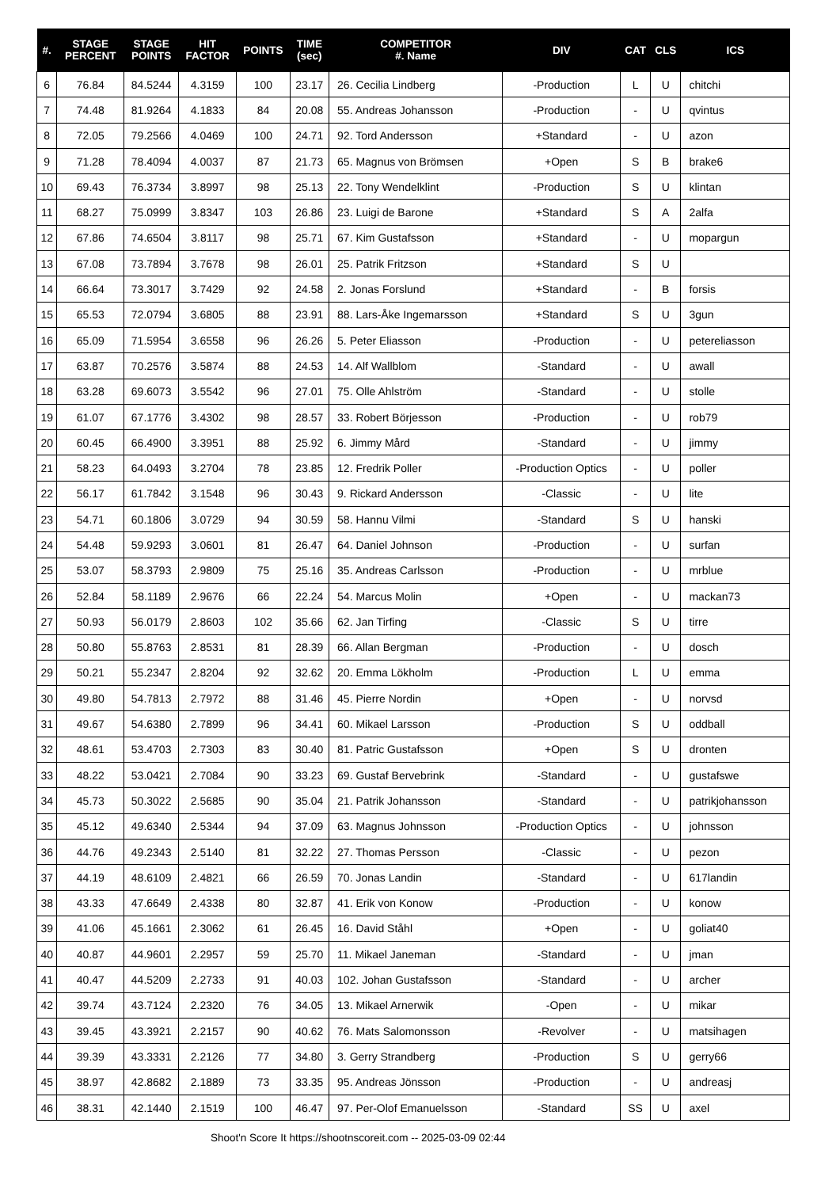| #. | STAGE PERCENT | STAGE POINTS | HIT FACTOR | POINTS | TIME (sec) | COMPETITOR #. Name | DIV | CAT | CLS | ICS |
| --- | --- | --- | --- | --- | --- | --- | --- | --- | --- | --- |
| 6 | 76.84 | 84.5244 | 4.3159 | 100 | 23.17 | 26. Cecilia Lindberg | -Production | L | U | chitchi |
| 7 | 74.48 | 81.9264 | 4.1833 | 84 | 20.08 | 55. Andreas Johansson | -Production | - | U | qvintus |
| 8 | 72.05 | 79.2566 | 4.0469 | 100 | 24.71 | 92. Tord Andersson | +Standard | - | U | azon |
| 9 | 71.28 | 78.4094 | 4.0037 | 87 | 21.73 | 65. Magnus von Brömsen | +Open | S | B | brake6 |
| 10 | 69.43 | 76.3734 | 3.8997 | 98 | 25.13 | 22. Tony Wendelklint | -Production | S | U | klintan |
| 11 | 68.27 | 75.0999 | 3.8347 | 103 | 26.86 | 23. Luigi de Barone | +Standard | S | A | 2alfa |
| 12 | 67.86 | 74.6504 | 3.8117 | 98 | 25.71 | 67. Kim Gustafsson | +Standard | - | U | mopargun |
| 13 | 67.08 | 73.7894 | 3.7678 | 98 | 26.01 | 25. Patrik Fritzson | +Standard | S | U | |
| 14 | 66.64 | 73.3017 | 3.7429 | 92 | 24.58 | 2. Jonas Forslund | +Standard | - | B | forsis |
| 15 | 65.53 | 72.0794 | 3.6805 | 88 | 23.91 | 88. Lars-Åke Ingemarsson | +Standard | S | U | 3gun |
| 16 | 65.09 | 71.5954 | 3.6558 | 96 | 26.26 | 5. Peter Eliasson | -Production | - | U | petereliasson |
| 17 | 63.87 | 70.2576 | 3.5874 | 88 | 24.53 | 14. Alf Wallblom | -Standard | - | U | awall |
| 18 | 63.28 | 69.6073 | 3.5542 | 96 | 27.01 | 75. Olle Ahlström | -Standard | - | U | stolle |
| 19 | 61.07 | 67.1776 | 3.4302 | 98 | 28.57 | 33. Robert Börjesson | -Production | - | U | rob79 |
| 20 | 60.45 | 66.4900 | 3.3951 | 88 | 25.92 | 6. Jimmy Mård | -Standard | - | U | jimmy |
| 21 | 58.23 | 64.0493 | 3.2704 | 78 | 23.85 | 12. Fredrik Poller | -Production Optics | - | U | poller |
| 22 | 56.17 | 61.7842 | 3.1548 | 96 | 30.43 | 9. Rickard Andersson | -Classic | - | U | lite |
| 23 | 54.71 | 60.1806 | 3.0729 | 94 | 30.59 | 58. Hannu Vilmi | -Standard | S | U | hanski |
| 24 | 54.48 | 59.9293 | 3.0601 | 81 | 26.47 | 64. Daniel Johnson | -Production | - | U | surfan |
| 25 | 53.07 | 58.3793 | 2.9809 | 75 | 25.16 | 35. Andreas Carlsson | -Production | - | U | mrblue |
| 26 | 52.84 | 58.1189 | 2.9676 | 66 | 22.24 | 54. Marcus Molin | +Open | - | U | mackan73 |
| 27 | 50.93 | 56.0179 | 2.8603 | 102 | 35.66 | 62. Jan Tirfing | -Classic | S | U | tirre |
| 28 | 50.80 | 55.8763 | 2.8531 | 81 | 28.39 | 66. Allan Bergman | -Production | - | U | dosch |
| 29 | 50.21 | 55.2347 | 2.8204 | 92 | 32.62 | 20. Emma Lökholm | -Production | L | U | emma |
| 30 | 49.80 | 54.7813 | 2.7972 | 88 | 31.46 | 45. Pierre Nordin | +Open | - | U | norvsd |
| 31 | 49.67 | 54.6380 | 2.7899 | 96 | 34.41 | 60. Mikael Larsson | -Production | S | U | oddball |
| 32 | 48.61 | 53.4703 | 2.7303 | 83 | 30.40 | 81. Patric Gustafsson | +Open | S | U | dronten |
| 33 | 48.22 | 53.0421 | 2.7084 | 90 | 33.23 | 69. Gustaf Bervebrink | -Standard | - | U | gustafswe |
| 34 | 45.73 | 50.3022 | 2.5685 | 90 | 35.04 | 21. Patrik Johansson | -Standard | - | U | patrikjohansson |
| 35 | 45.12 | 49.6340 | 2.5344 | 94 | 37.09 | 63. Magnus Johnsson | -Production Optics | - | U | johnsson |
| 36 | 44.76 | 49.2343 | 2.5140 | 81 | 32.22 | 27. Thomas Persson | -Classic | - | U | pezon |
| 37 | 44.19 | 48.6109 | 2.4821 | 66 | 26.59 | 70. Jonas Landin | -Standard | - | U | 617landin |
| 38 | 43.33 | 47.6649 | 2.4338 | 80 | 32.87 | 41. Erik von Konow | -Production | - | U | konow |
| 39 | 41.06 | 45.1661 | 2.3062 | 61 | 26.45 | 16. David Ståhl | +Open | - | U | goliat40 |
| 40 | 40.87 | 44.9601 | 2.2957 | 59 | 25.70 | 11. Mikael Janeman | -Standard | - | U | jman |
| 41 | 40.47 | 44.5209 | 2.2733 | 91 | 40.03 | 102. Johan Gustafsson | -Standard | - | U | archer |
| 42 | 39.74 | 43.7124 | 2.2320 | 76 | 34.05 | 13. Mikael Arnerwik | -Open | - | U | mikar |
| 43 | 39.45 | 43.3921 | 2.2157 | 90 | 40.62 | 76. Mats Salomonsson | -Revolver | - | U | matsihagen |
| 44 | 39.39 | 43.3331 | 2.2126 | 77 | 34.80 | 3. Gerry Strandberg | -Production | S | U | gerry66 |
| 45 | 38.97 | 42.8682 | 2.1889 | 73 | 33.35 | 95. Andreas Jönsson | -Production | - | U | andreasj |
| 46 | 38.31 | 42.1440 | 2.1519 | 100 | 46.47 | 97. Per-Olof Emanuelsson | -Standard | SS | U | axel |
Shoot'n Score It https://shootnscoreit.com -- 2025-03-09 02:44